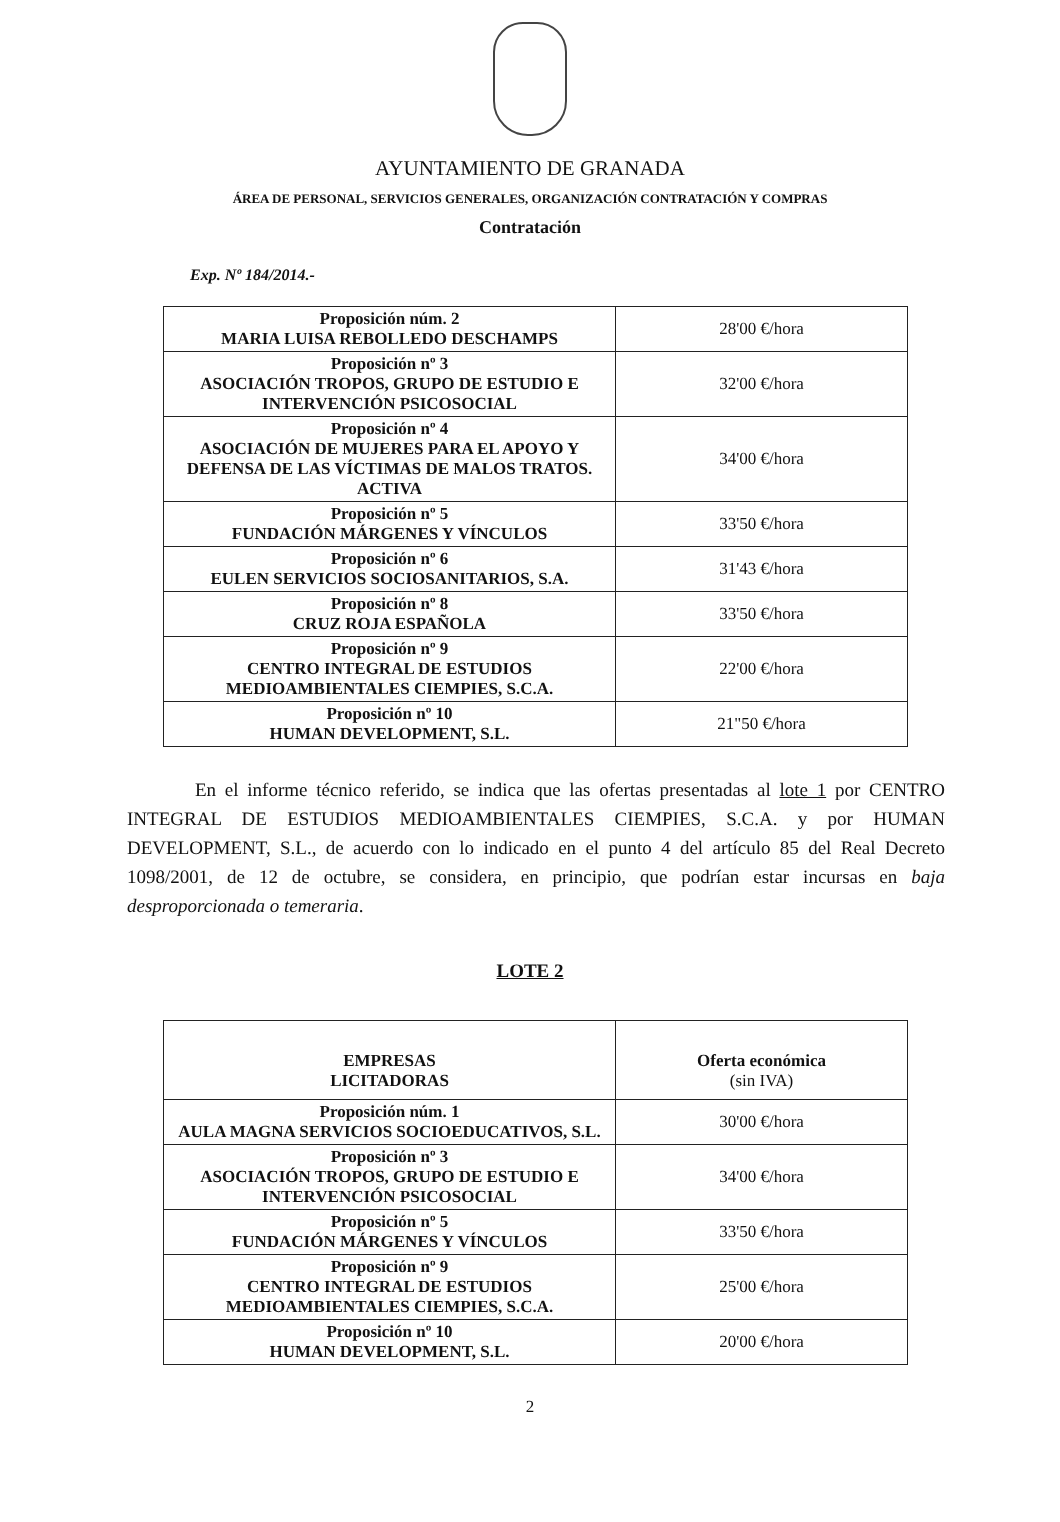AYUNTAMIENTO DE GRANADA
ÁREA DE PERSONAL, SERVICIOS GENERALES, ORGANIZACIÓN CONTRATACIÓN Y COMPRAS
Contratación
Exp. Nº 184/2014.-
| Proposición núm. 2 MARIA LUISA REBOLLEDO DESCHAMPS | 28'00 €/hora |
| Proposición nº 3 ASOCIACIÓN TROPOS, GRUPO DE ESTUDIO E INTERVENCIÓN PSICOSOCIAL | 32'00 €/hora |
| Proposición nº 4 ASOCIACIÓN DE MUJERES PARA EL APOYO Y DEFENSA DE LAS VÍCTIMAS DE MALOS TRATOS. ACTIVA | 34'00 €/hora |
| Proposición nº 5 FUNDACIÓN MÁRGENES Y VÍNCULOS | 33'50 €/hora |
| Proposición nº 6 EULEN SERVICIOS SOCIOSANITARIOS, S.A. | 31'43 €/hora |
| Proposición nº 8 CRUZ ROJA ESPAÑOLA | 33'50 €/hora |
| Proposición nº 9 CENTRO INTEGRAL DE ESTUDIOS MEDIOAMBIENTALES CIEMPIES, S.C.A. | 22'00 €/hora |
| Proposición nº 10 HUMAN DEVELOPMENT, S.L. | 21"50 €/hora |
En el informe técnico referido, se indica que las ofertas presentadas al lote 1 por CENTRO INTEGRAL DE ESTUDIOS MEDIOAMBIENTALES CIEMPIES, S.C.A. y por HUMAN DEVELOPMENT, S.L., de acuerdo con lo indicado en el punto 4 del artículo 85 del Real Decreto 1098/2001, de 12 de octubre, se considera, en principio, que podrían estar incursas en baja desproporcionada o temeraria.
LOTE 2
| EMPRESAS LICITADORAS | Oferta económica (sin IVA) |
| Proposición núm. 1 AULA MAGNA SERVICIOS SOCIOEDUCATIVOS, S.L. | 30'00 €/hora |
| Proposición nº 3 ASOCIACIÓN TROPOS, GRUPO DE ESTUDIO E INTERVENCIÓN PSICOSOCIAL | 34'00 €/hora |
| Proposición nº 5 FUNDACIÓN MÁRGENES Y VÍNCULOS | 33'50 €/hora |
| Proposición nº 9 CENTRO INTEGRAL DE ESTUDIOS MEDIOAMBIENTALES CIEMPIES, S.C.A. | 25'00 €/hora |
| Proposición nº 10 HUMAN DEVELOPMENT, S.L. | 20'00 €/hora |
2